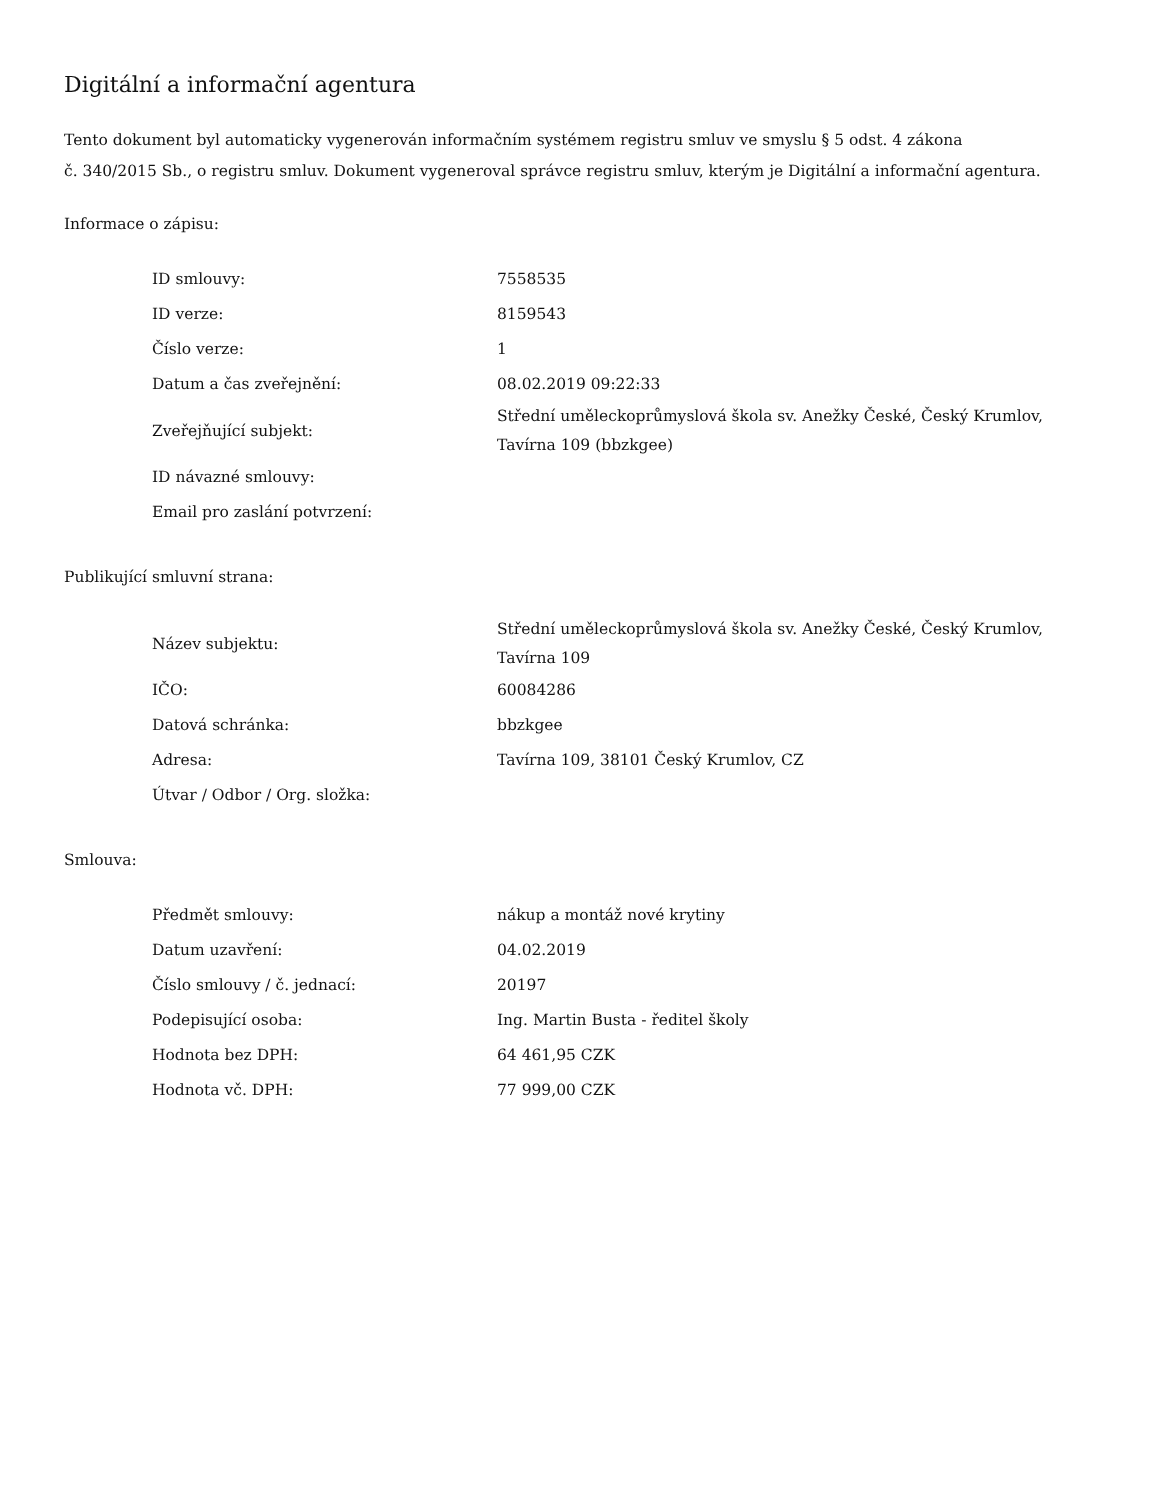Digitální a informační agentura
Tento dokument byl automaticky vygenerován informačním systémem registru smluv ve smyslu § 5 odst. 4 zákona
č. 340/2015 Sb., o registru smluv. Dokument vygeneroval správce registru smluv, kterým je Digitální a informační agentura.
Informace o zápisu:
| ID smlouvy: | 7558535 |
| ID verze: | 8159543 |
| Číslo verze: | 1 |
| Datum a čas zveřejnění: | 08.02.2019 09:22:33 |
| Zveřejňující subjekt: | Střední uměleckoprůmyslová škola sv. Anežky České, Český Krumlov, Tavírna 109 (bbzkgee) |
| ID návazné smlouvy: | |
| Email pro zaslání potvrzení: | |
Publikující smluvní strana:
| Název subjektu: | Střední uměleckoprůmyslová škola sv. Anežky České, Český Krumlov, Tavírna 109 |
| IČO: | 60084286 |
| Datová schránka: | bbzkgee |
| Adresa: | Tavírna 109, 38101 Český Krumlov, CZ |
| Útvar / Odbor / Org. složka: | |
Smlouva:
| Předmět smlouvy: | nákup a montáž nové krytiny |
| Datum uzavření: | 04.02.2019 |
| Číslo smlouvy / č. jednací: | 20197 |
| Podepisující osoba: | Ing. Martin Busta - ředitel školy |
| Hodnota bez DPH: | 64 461,95 CZK |
| Hodnota vč. DPH: | 77 999,00 CZK |